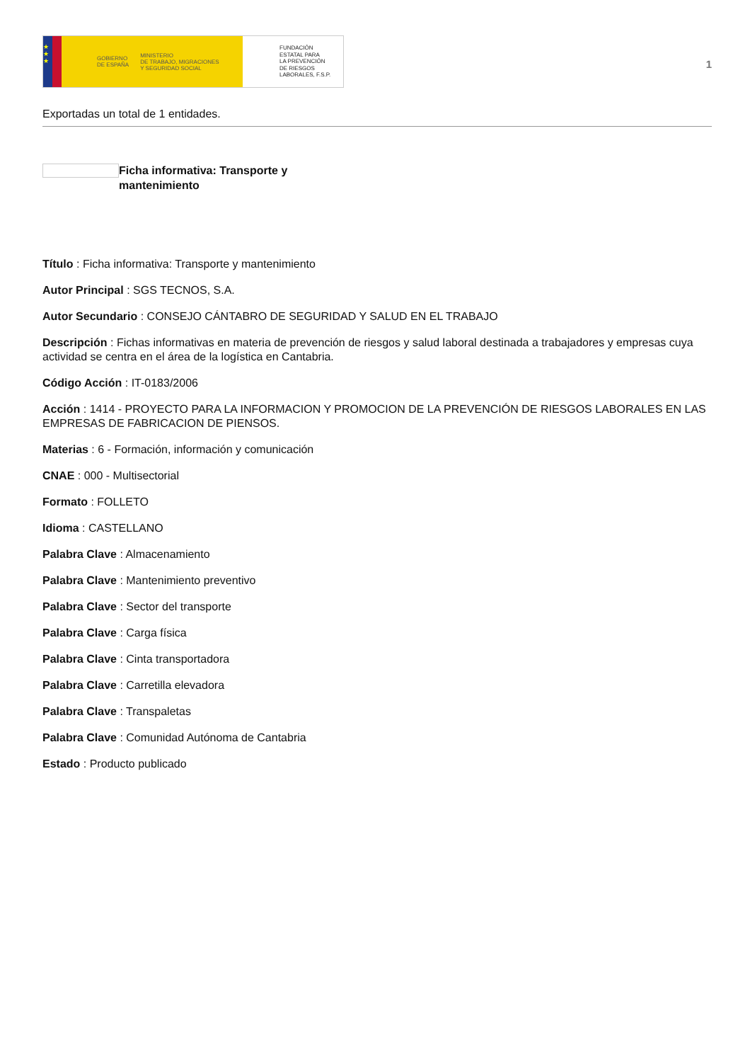★
★
★
GOBIERNO
DE ESPAÑA MINISTERIO
DE TRABAJO, MIGRACIONES
Y SEGURIDAD SOCIAL
FUNDACIÓN
ESTATAL PARA
LA PREVENCIÓN
DE RIESGOS
LABORALES, F.S.P.
1
Exportadas un total de 1 entidades.
Ficha informativa: Transporte y mantenimiento
Título : Ficha informativa: Transporte y mantenimiento
Autor Principal : SGS TECNOS, S.A.
Autor Secundario : CONSEJO CÁNTABRO DE SEGURIDAD Y SALUD EN EL TRABAJO
Descripción : Fichas informativas en materia de prevención de riesgos y salud laboral destinada a trabajadores y empresas cuya actividad se centra en el área de la logística en Cantabria.
Código Acción : IT-0183/2006
Acción : 1414 - PROYECTO PARA LA INFORMACION Y PROMOCION DE LA PREVENCIÓN DE RIESGOS LABORALES EN LAS EMPRESAS DE FABRICACION DE PIENSOS.
Materias : 6 - Formación, información y comunicación
CNAE : 000 - Multisectorial
Formato : FOLLETO
Idioma : CASTELLANO
Palabra Clave : Almacenamiento
Palabra Clave : Mantenimiento preventivo
Palabra Clave : Sector del transporte
Palabra Clave : Carga física
Palabra Clave : Cinta transportadora
Palabra Clave : Carretilla elevadora
Palabra Clave : Transpaletas
Palabra Clave : Comunidad Autónoma de Cantabria
Estado : Producto publicado